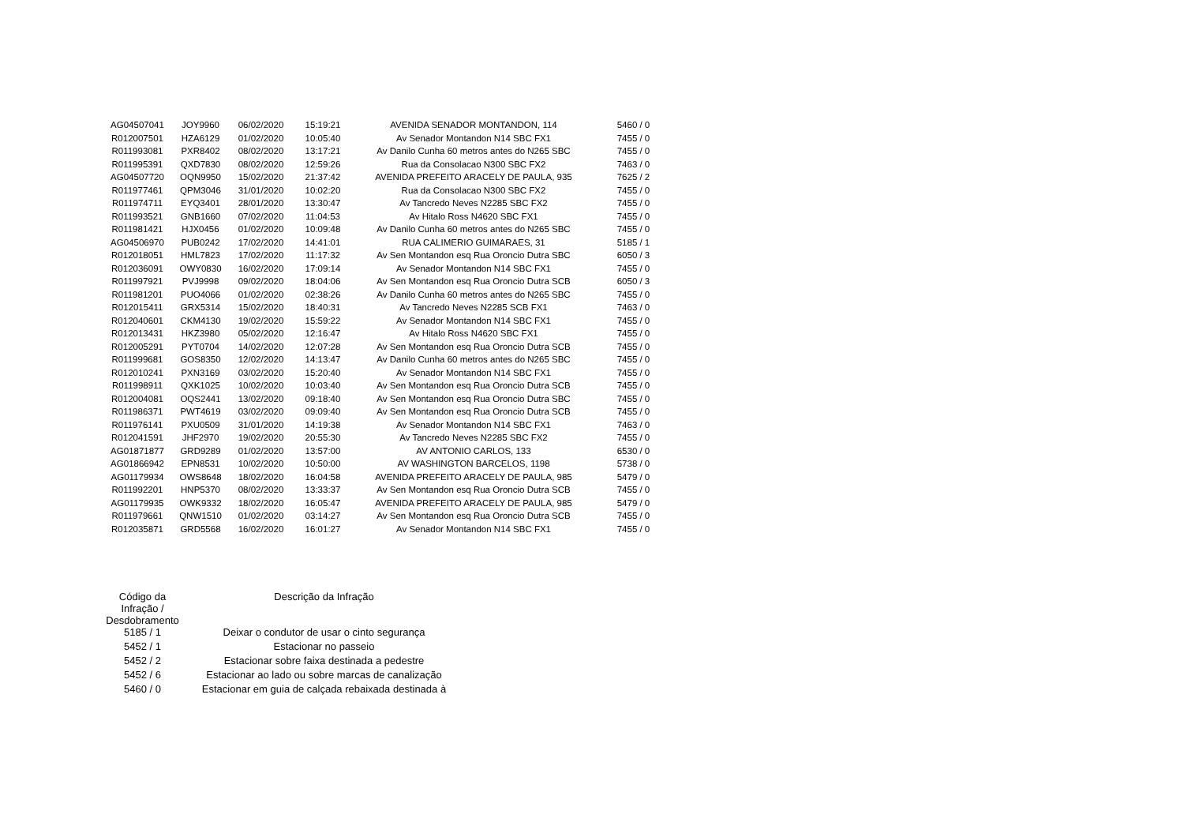| AG04507041 | JOY9960 | 06/02/2020 | 15:19:21 | AVENIDA SENADOR MONTANDON, 114 | 5460 / 0 |
| R012007501 | HZA6129 | 01/02/2020 | 10:05:40 | Av Senador Montandon N14 SBC FX1 | 7455 / 0 |
| R011993081 | PXR8402 | 08/02/2020 | 13:17:21 | Av Danilo Cunha 60 metros antes do N265 SBC | 7455 / 0 |
| R011995391 | QXD7830 | 08/02/2020 | 12:59:26 | Rua da Consolacao N300 SBC FX2 | 7463 / 0 |
| AG04507720 | OQN9950 | 15/02/2020 | 21:37:42 | AVENIDA PREFEITO ARACELY DE PAULA, 935 | 7625 / 2 |
| R011977461 | QPM3046 | 31/01/2020 | 10:02:20 | Rua da Consolacao N300 SBC FX2 | 7455 / 0 |
| R011974711 | EYQ3401 | 28/01/2020 | 13:30:47 | Av Tancredo Neves N2285 SBC FX2 | 7455 / 0 |
| R011993521 | GNB1660 | 07/02/2020 | 11:04:53 | Av Hitalo Ross N4620 SBC FX1 | 7455 / 0 |
| R011981421 | HJX0456 | 01/02/2020 | 10:09:48 | Av Danilo Cunha 60 metros antes do N265 SBC | 7455 / 0 |
| AG04506970 | PUB0242 | 17/02/2020 | 14:41:01 | RUA CALIMERIO GUIMARAES, 31 | 5185 / 1 |
| R012018051 | HML7823 | 17/02/2020 | 11:17:32 | Av Sen Montandon esq Rua Oroncio Dutra SBC | 6050 / 3 |
| R012036091 | OWY0830 | 16/02/2020 | 17:09:14 | Av Senador Montandon N14 SBC FX1 | 7455 / 0 |
| R011997921 | PVJ9998 | 09/02/2020 | 18:04:06 | Av Sen Montandon esq Rua Oroncio Dutra SCB | 6050 / 3 |
| R011981201 | PUO4066 | 01/02/2020 | 02:38:26 | Av Danilo Cunha 60 metros antes do N265 SBC | 7455 / 0 |
| R012015411 | GRX5314 | 15/02/2020 | 18:40:31 | Av Tancredo Neves N2285 SCB FX1 | 7463 / 0 |
| R012040601 | CKM4130 | 19/02/2020 | 15:59:22 | Av Senador Montandon N14 SBC FX1 | 7455 / 0 |
| R012013431 | HKZ3980 | 05/02/2020 | 12:16:47 | Av Hitalo Ross N4620 SBC FX1 | 7455 / 0 |
| R012005291 | PYT0704 | 14/02/2020 | 12:07:28 | Av Sen Montandon esq Rua Oroncio Dutra SCB | 7455 / 0 |
| R011999681 | GOS8350 | 12/02/2020 | 14:13:47 | Av Danilo Cunha 60 metros antes do N265 SBC | 7455 / 0 |
| R012010241 | PXN3169 | 03/02/2020 | 15:20:40 | Av Senador Montandon N14 SBC FX1 | 7455 / 0 |
| R011998911 | QXK1025 | 10/02/2020 | 10:03:40 | Av Sen Montandon esq Rua Oroncio Dutra SCB | 7455 / 0 |
| R012004081 | OQS2441 | 13/02/2020 | 09:18:40 | Av Sen Montandon esq Rua Oroncio Dutra SBC | 7455 / 0 |
| R011986371 | PWT4619 | 03/02/2020 | 09:09:40 | Av Sen Montandon esq Rua Oroncio Dutra SCB | 7455 / 0 |
| R011976141 | PXU0509 | 31/01/2020 | 14:19:38 | Av Senador Montandon N14 SBC FX1 | 7463 / 0 |
| R012041591 | JHF2970 | 19/02/2020 | 20:55:30 | Av Tancredo Neves N2285 SBC FX2 | 7455 / 0 |
| AG01871877 | GRD9289 | 01/02/2020 | 13:57:00 | AV ANTONIO CARLOS, 133 | 6530 / 0 |
| AG01866942 | EPN8531 | 10/02/2020 | 10:50:00 | AV WASHINGTON BARCELOS, 1198 | 5738 / 0 |
| AG01179934 | OWS8648 | 18/02/2020 | 16:04:58 | AVENIDA PREFEITO ARACELY DE PAULA, 985 | 5479 / 0 |
| R011992201 | HNP5370 | 08/02/2020 | 13:33:37 | Av Sen Montandon esq Rua Oroncio Dutra SCB | 7455 / 0 |
| AG01179935 | OWK9332 | 18/02/2020 | 16:05:47 | AVENIDA PREFEITO ARACELY DE PAULA, 985 | 5479 / 0 |
| R011979661 | QNW1510 | 01/02/2020 | 03:14:27 | Av Sen Montandon esq Rua Oroncio Dutra SCB | 7455 / 0 |
| R012035871 | GRD5568 | 16/02/2020 | 16:01:27 | Av Senador Montandon N14 SBC FX1 | 7455 / 0 |
| Código da Infração / Desdobramento | Descrição da Infração |
| --- | --- |
| 5185 / 1 | Deixar o condutor de usar o cinto segurança |
| 5452 / 1 | Estacionar no passeio |
| 5452 / 2 | Estacionar sobre faixa destinada a pedestre |
| 5452 / 6 | Estacionar ao lado ou sobre marcas de canalização |
| 5460 / 0 | Estacionar em guia de calçada rebaixada destinada à |